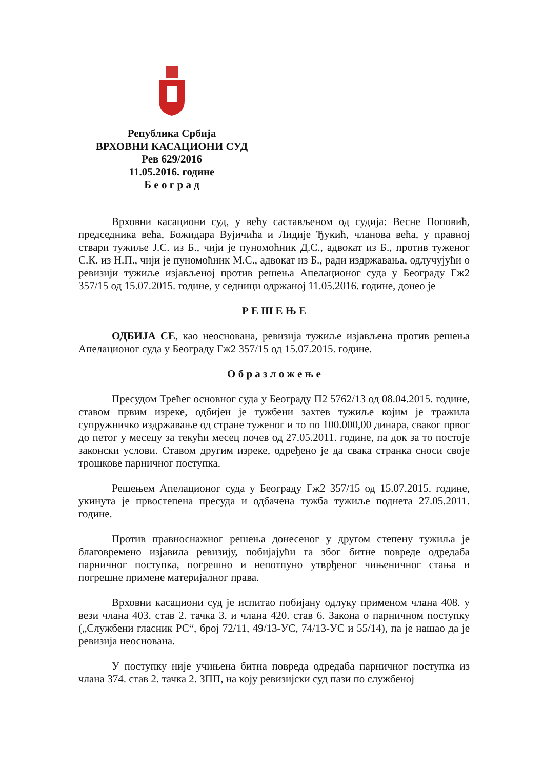Република Србија
ВРХОВНИ КАСАЦИОНИ СУД
Рев 629/2016
11.05.2016. године
Б е о г р а д
Врховни касациони суд, у већу састављеном од судија: Весне Поповић, председника већа, Божидара Вујичића и Лидије Ђукић, чланова већа, у правној ствари тужиље Ј.С. из Б., чији је пуномоћник Д.С., адвокат из Б., против туженог С.К. из Н.П., чији је пуномоћник М.С., адвокат из Б., ради издржавања, одлучујући о ревизији тужиље изјављеној против решења Апелационог суда у Београду Гж2 357/15 од 15.07.2015. године, у седници одржаној 11.05.2016. године, донео је
Р Е Ш Е Њ Е
ОДБИЈА СЕ, као неоснована, ревизија тужиље изјављена против решења Апелационог суда у Београду Гж2 357/15 од 15.07.2015. године.
О б р а з л о ж е њ е
Пресудом Трећег основног суда у Београду П2 5762/13 од 08.04.2015. године, ставом првим изреке, одбијен је тужбени захтев тужиље којим је тражила супружничко издржавање од стране туженог и то по 100.000,00 динара, сваког првог до петог у месецу за текући месец почев од 27.05.2011. године, па док за то постоје законски услови. Ставом другим изреке, одређено је да свака странка сноси своје трошкове парничног поступка.
Решењем Апелационог суда у Београду Гж2 357/15 од 15.07.2015. године, укинута је првостепена пресуда и одбачена тужба тужиље поднета 27.05.2011. године.
Против правноснажног решења донесеног у другом степену тужиља је благовремено изјавила ревизију, побијајући га због битне повреде одредаба парничног поступка, погрешно и непотпуно утврђеног чињеничног стања и погрешне примене материјалног права.
Врховни касациони суд је испитао побијану одлуку применом члана 408. у вези члана 403. став 2. тачка 3. и члана 420. став 6. Закона о парничном поступку („Службени гласник РС“, број 72/11, 49/13-УС, 74/13-УС и 55/14), па је нашао да је ревизија неоснована.
У поступку није учињена битна повреда одредаба парничног поступка из члана 374. став 2. тачка 2. ЗПП, на коју ревизијски суд пази по службеној